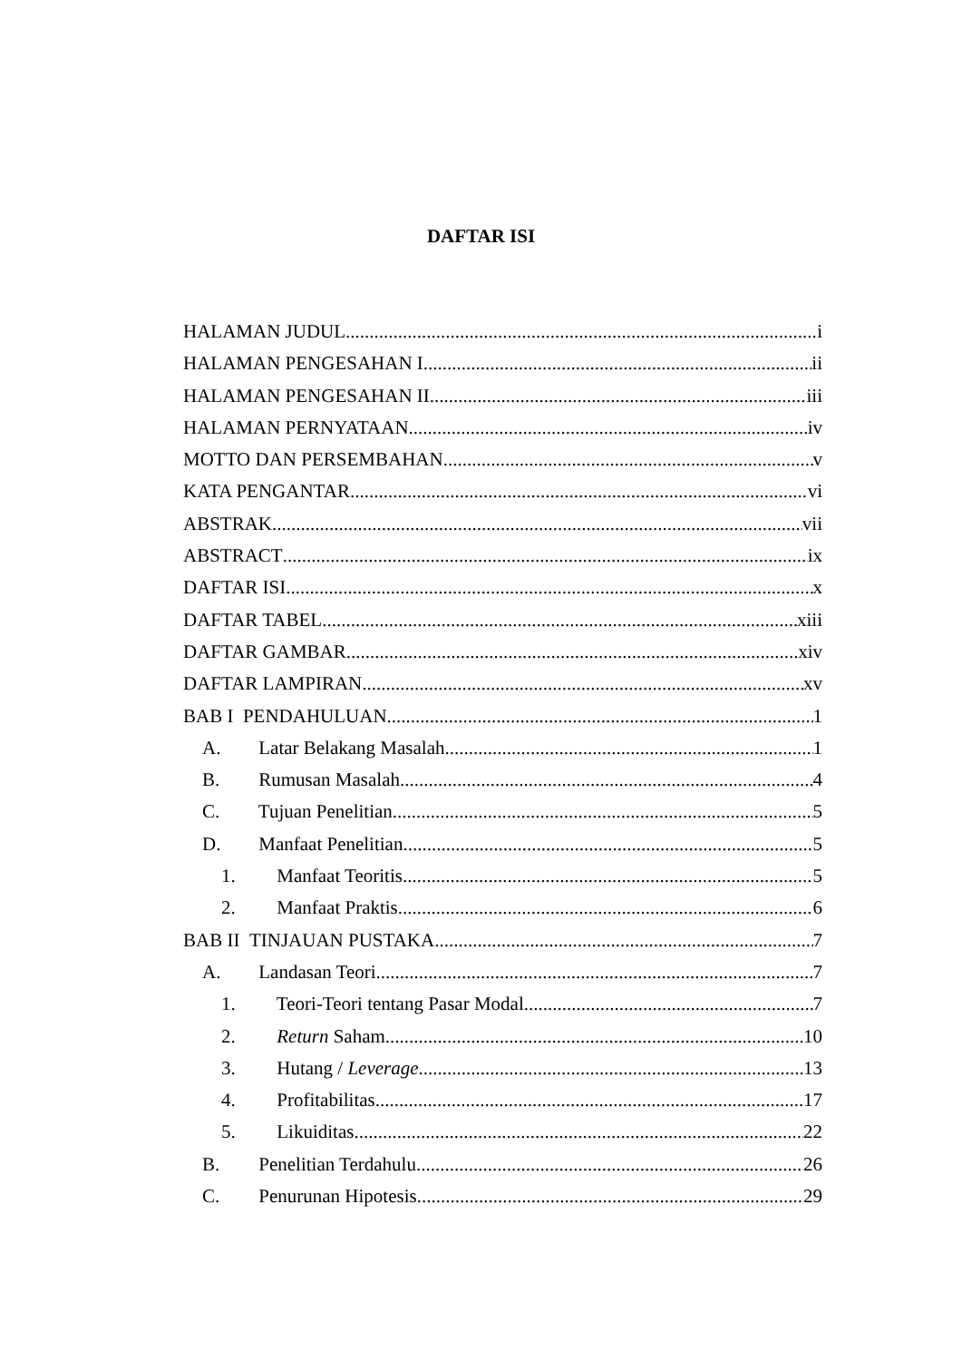DAFTAR ISI
HALAMAN JUDUL i
HALAMAN PENGESAHAN I ii
HALAMAN PENGESAHAN II iii
HALAMAN PERNYATAAN iv
MOTTO DAN PERSEMBAHAN v
KATA PENGANTAR vi
ABSTRAK vii
ABSTRACT ix
DAFTAR ISI x
DAFTAR TABEL xiii
DAFTAR GAMBAR xiv
DAFTAR LAMPIRAN xv
BAB I PENDAHULUAN 1
A. Latar Belakang Masalah 1
B. Rumusan Masalah 4
C. Tujuan Penelitian 5
D. Manfaat Penelitian 5
1. Manfaat Teoritis 5
2. Manfaat Praktis 6
BAB II TINJAUAN PUSTAKA 7
A. Landasan Teori 7
1. Teori-Teori tentang Pasar Modal 7
2. Return Saham 10
3. Hutang / Leverage 13
4. Profitabilitas 17
5. Likuiditas 22
B. Penelitian Terdahulu 26
C. Penurunan Hipotesis 29